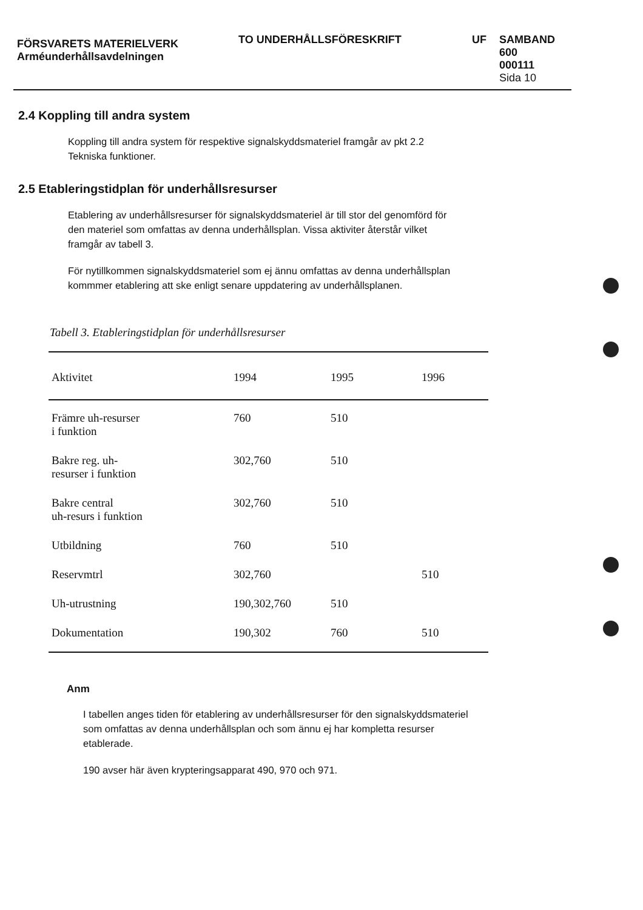FÖRSVARETS MATERIELVERK
Arméunderhållsavdelningen
TO UNDERHÅLLSFÖRESKRIFT UF SAMBAND
600
000111
Sida 10
2.4 Koppling till andra system
Koppling till andra system för respektive signalskyddsmateriel framgår av pkt 2.2 Tekniska funktioner.
2.5 Etableringstidplan för underhållsresurser
Etablering av underhållsresurser för signalskyddsmateriel är till stor del genomförd för den materiel som omfattas av denna underhållsplan. Vissa aktiviter återstår vilket framgår av tabell 3.
För nytillkommen signalskyddsmateriel som ej ännu omfattas av denna underhållsplan kommmer etablering att ske enligt senare uppdatering av underhållsplanen.
Tabell 3. Etableringstidplan för underhållsresurser
| Aktivitet | 1994 | 1995 | 1996 |
| --- | --- | --- | --- |
| Främre uh-resurser i funktion | 760 | 510 | |
| Bakre reg. uh- resurser i funktion | 302,760 | 510 | |
| Bakre central uh-resurs i funktion | 302,760 | 510 | |
| Utbildning | 760 | 510 | |
| Reservmtrl | 302,760 | | 510 |
| Uh-utrustning | 190,302,760 | 510 | |
| Dokumentation | 190,302 | 760 | 510 |
Anm
I tabellen anges tiden för etablering av underhållsresurser för den signalskyddsmateriel som omfattas av denna underhållsplan och som ännu ej har kompletta resurser etablerade.
190 avser här även krypteringsapparat 490, 970 och 971.